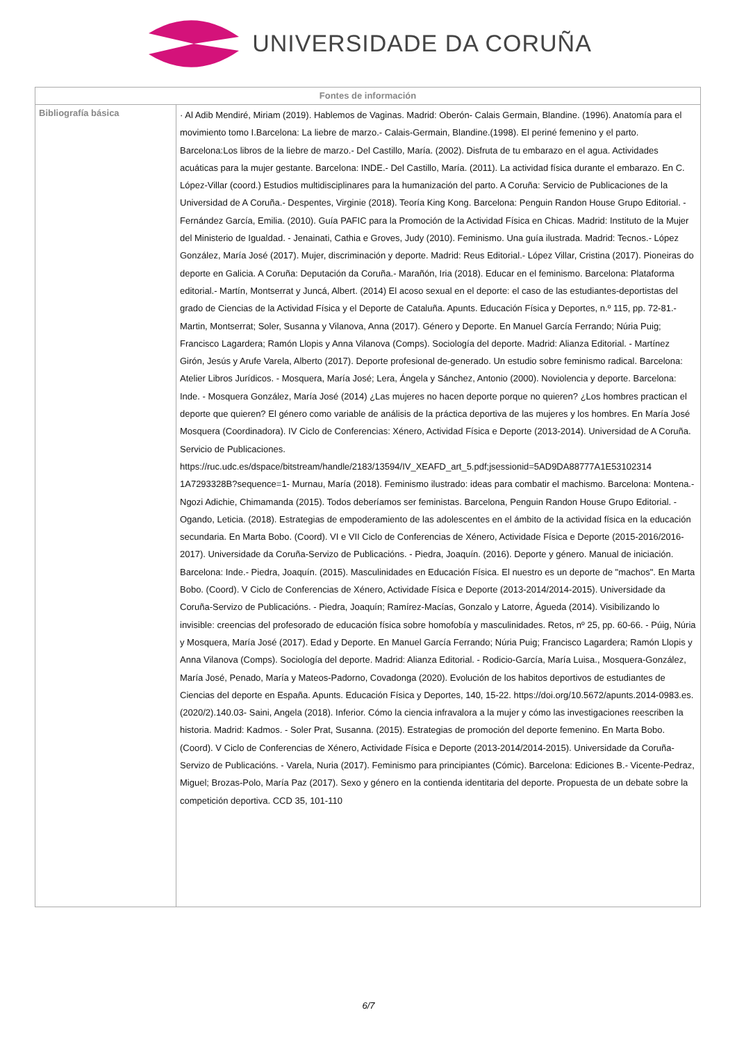UNIVERSIDADE DA CORUÑA
| Fontes de información | |
| --- | --- |
| Bibliografía básica | · Al Adib Mendiré, Miriam (2019). Hablemos de Vaginas. Madrid: Oberón- Calais Germain, Blandine. (1996). Anatomía para el movimiento tomo I.Barcelona: La liebre de marzo.- Calais-Germain, Blandine.(1998). El periné femenino y el parto. Barcelona:Los libros de la liebre de marzo.- Del Castillo, María. (2002). Disfruta de tu embarazo en el agua. Actividades acuáticas para la mujer gestante. Barcelona: INDE.- Del Castillo, María. (2011). La actividad física durante el embarazo. En C. López-Villar (coord.) Estudios multidisciplinares para la humanización del parto. A Coruña: Servicio de Publicaciones de la Universidad de A Coruña.- Despentes, Virginie (2018). Teoría King Kong. Barcelona: Penguin Randon House Grupo Editorial. - Fernández García, Emilia. (2010). Guía PAFIC para la Promoción de la Actividad Física en Chicas. Madrid: Instituto de la Mujer del Ministerio de Igualdad. - Jenainati, Cathia e Groves, Judy (2010). Feminismo. Una guía ilustrada. Madrid: Tecnos.- López González, María José (2017). Mujer, discriminación y deporte. Madrid: Reus Editorial.- López Villar, Cristina (2017). Pioneiras do deporte en Galicia. A Coruña: Deputación da Coruña.- Marañón, Iria (2018). Educar en el feminismo. Barcelona: Plataforma editorial.- Martín, Montserrat y Juncá, Albert. (2014) El acoso sexual en el deporte: el caso de las estudiantes-deportistas del grado de Ciencias de la Actividad Física y el Deporte de Cataluña. Apunts. Educación Física y Deportes, n.º 115, pp. 72-81.- Martin, Montserrat; Soler, Susanna y Vilanova, Anna (2017). Género y Deporte. En Manuel García Ferrando; Núria Puig; Francisco Lagardera; Ramón Llopis y Anna Vilanova (Comps). Sociología del deporte. Madrid: Alianza Editorial. - Martínez Girón, Jesús y Arufe Varela, Alberto (2017). Deporte profesional de-generado. Un estudio sobre feminismo radical. Barcelona: Atelier Libros Jurídicos. - Mosquera, María José; Lera, Ángela y Sánchez, Antonio (2000). Noviolencia y deporte. Barcelona: Inde. - Mosquera González, María José (2014) ¿Las mujeres no hacen deporte porque no quieren? ¿Los hombres practican el deporte que quieren? El género como variable de análisis de la práctica deportiva de las mujeres y los hombres. En María José Mosquera (Coordinadora). IV Ciclo de Conferencias: Xénero, Actividad Física e Deporte (2013-2014). Universidad de A Coruña. Servicio de Publicaciones. https://ruc.udc.es/dspace/bitstream/handle/2183/13594/IV_XEAFD_art_5.pdf;jsessionid=5AD9DA88777A1E53102314 1A7293328B?sequence=1- Murnau, María (2018). Feminismo ilustrado: ideas para combatir el machismo. Barcelona: Montena.- Ngozi Adichie, Chimamanda (2015). Todos deberíamos ser feministas. Barcelona, Penguin Randon House Grupo Editorial. - Ogando, Leticia. (2018). Estrategias de empoderamiento de las adolescentes en el ámbito de la actividad física en la educación secundaria. En Marta Bobo. (Coord). VI e VII Ciclo de Conferencias de Xénero, Actividade Física e Deporte (2015-2016/2016-2017). Universidade da Coruña-Servizo de Publicacións. - Piedra, Joaquín. (2016). Deporte y género. Manual de iniciación. Barcelona: Inde.- Piedra, Joaquín. (2015). Masculinidades en Educación Física. El nuestro es un deporte de "machos". En Marta Bobo. (Coord). V Ciclo de Conferencias de Xénero, Actividade Física e Deporte (2013-2014/2014-2015). Universidade da Coruña-Servizo de Publicacións. - Piedra, Joaquín; Ramírez-Macías, Gonzalo y Latorre, Águeda (2014). Visibilizando lo invisible: creencias del profesorado de educación física sobre homofobía y masculinidades. Retos, nº 25, pp. 60-66. - Púig, Núria y Mosquera, María José (2017). Edad y Deporte. En Manuel García Ferrando; Núria Puig; Francisco Lagardera; Ramón Llopis y Anna Vilanova (Comps). Sociología del deporte. Madrid: Alianza Editorial. - Rodicio-García, María Luisa., Mosquera-González, María José, Penado, María y Mateos-Padorno, Covadonga (2020). Evolución de los habitos deportivos de estudiantes de Ciencias del deporte en España. Apunts. Educación Física y Deportes, 140, 15-22. https://doi.org/10.5672/apunts.2014-0983.es.(2020/2).140.03- Saini, Angela (2018). Inferior. Cómo la ciencia infravalora a la mujer y cómo las investigaciones reescriben la historia. Madrid: Kadmos. - Soler Prat, Susanna. (2015). Estrategias de promoción del deporte femenino. En Marta Bobo. (Coord). V Ciclo de Conferencias de Xénero, Actividade Física e Deporte (2013-2014/2014-2015). Universidade da Coruña-Servizo de Publicacións. - Varela, Nuria (2017). Feminismo para principiantes (Cómic). Barcelona: Ediciones B.- Vicente-Pedraz, Miguel; Brozas-Polo, María Paz (2017). Sexo y género en la contienda identitaria del deporte. Propuesta de un debate sobre la competición deportiva. CCD 35, 101-110 |
6/7